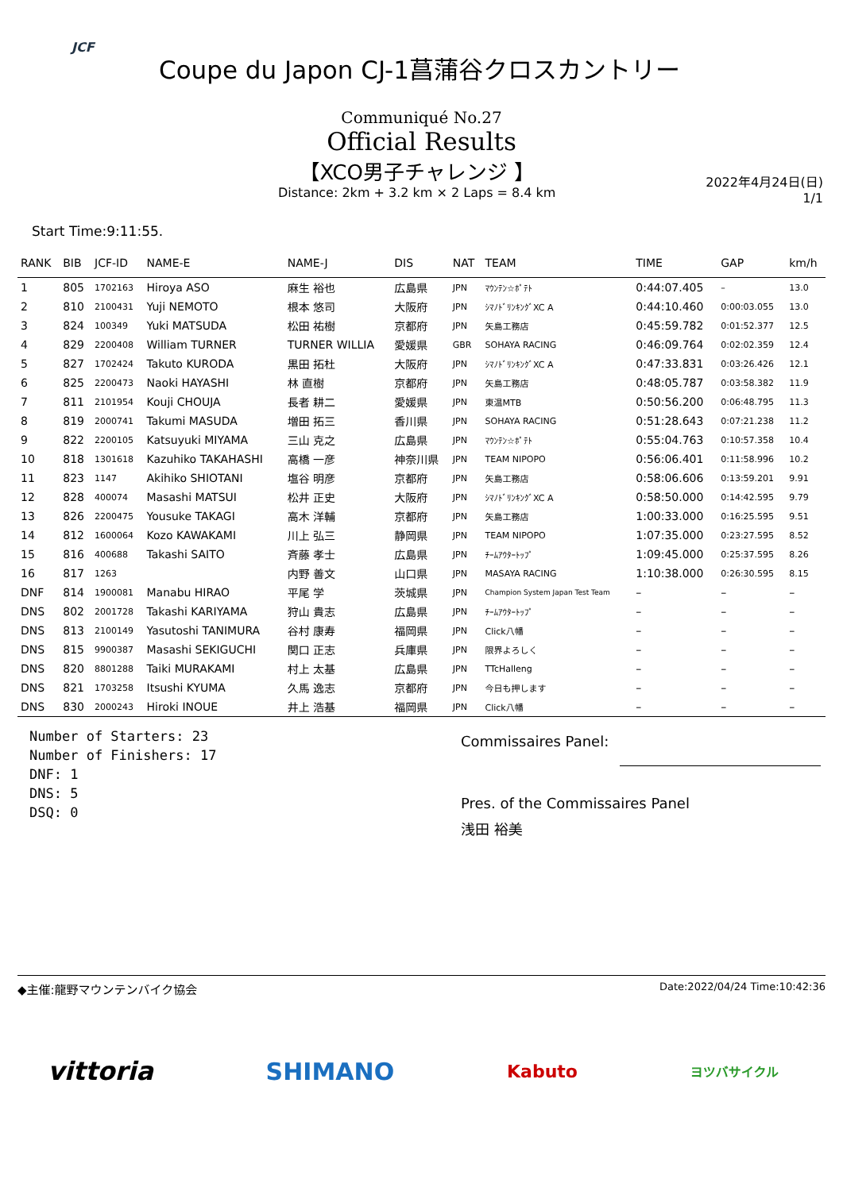JCF
Coupe du Japon CJ-1菖蒲谷クロスカントリー
Communiqué No.27
Official Results
【XCO男子チャレンジ 】
Distance: 2km + 3.2 km × 2 Laps = 8.4 km
2022年4月24日(日)
1/1
Start Time:9:11:55.
| RANK | BIB | JCF-ID | NAME-E | NAME-J | DIS | NAT | TEAM | TIME | GAP | km/h |
| --- | --- | --- | --- | --- | --- | --- | --- | --- | --- | --- |
| 1 | 805 | 1702163 | Hiroya ASO | 麻生 裕也 | 広島県 | JPN | ﾏｳﾝﾃﾝ☆ﾎﾟﾃﾄ | 0:44:07.405 | – | 13.0 |
| 2 | 810 | 2100431 | Yuji NEMOTO | 根本 悠司 | 大阪府 | JPN | ｼﾏﾉﾄﾞﾘﾝｷﾝｸﾞXC A | 0:44:10.460 | 0:00:03.055 | 13.0 |
| 3 | 824 | 100349 | Yuki MATSUDA | 松田 祐樹 | 京都府 | JPN | 矢島工務店 | 0:45:59.782 | 0:01:52.377 | 12.5 |
| 4 | 829 | 2200408 | William TURNER | TURNER WILLIA | 愛媛県 | GBR | SOHAYA RACING | 0:46:09.764 | 0:02:02.359 | 12.4 |
| 5 | 827 | 1702424 | Takuto KURODA | 黒田 拓杜 | 大阪府 | JPN | ｼﾏﾉﾄﾞﾘﾝｷﾝｸﾞXC A | 0:47:33.831 | 0:03:26.426 | 12.1 |
| 6 | 825 | 2200473 | Naoki HAYASHI | 林 直樹 | 京都府 | JPN | 矢島工務店 | 0:48:05.787 | 0:03:58.382 | 11.9 |
| 7 | 811 | 2101954 | Kouji CHOUJA | 長者 耕二 | 愛媛県 | JPN | 東温MTB | 0:50:56.200 | 0:06:48.795 | 11.3 |
| 8 | 819 | 2000741 | Takumi MASUDA | 増田 拓三 | 香川県 | JPN | SOHAYA RACING | 0:51:28.643 | 0:07:21.238 | 11.2 |
| 9 | 822 | 2200105 | Katsuyuki MIYAMA | 三山 克之 | 広島県 | JPN | ﾏｳﾝﾃﾝ☆ﾎﾟﾃﾄ | 0:55:04.763 | 0:10:57.358 | 10.4 |
| 10 | 818 | 1301618 | Kazuhiko TAKAHASHI | 高橋 一彦 | 神奈川県 | JPN | TEAM NIPOPO | 0:56:06.401 | 0:11:58.996 | 10.2 |
| 11 | 823 | 1147 | Akihiko SHIOTANI | 塩谷 明彦 | 京都府 | JPN | 矢島工務店 | 0:58:06.606 | 0:13:59.201 | 9.91 |
| 12 | 828 | 400074 | Masashi MATSUI | 松井 正史 | 大阪府 | JPN | ｼﾏﾉﾄﾞﾘﾝｷﾝｸﾞXC A | 0:58:50.000 | 0:14:42.595 | 9.79 |
| 13 | 826 | 2200475 | Yousuke TAKAGI | 高木 洋輔 | 京都府 | JPN | 矢島工務店 | 1:00:33.000 | 0:16:25.595 | 9.51 |
| 14 | 812 | 1600064 | Kozo KAWAKAMI | 川上 弘三 | 静岡県 | JPN | TEAM NIPOPO | 1:07:35.000 | 0:23:27.595 | 8.52 |
| 15 | 816 | 400688 | Takashi SAITO | 斉藤 孝士 | 広島県 | JPN | ﾁｰﾑｱｳﾀｰﾄｯﾌﾟ | 1:09:45.000 | 0:25:37.595 | 8.26 |
| 16 | 817 | 1263 | | 内野 善文 | 山口県 | JPN | MASAYA RACING | 1:10:38.000 | 0:26:30.595 | 8.15 |
| DNF | 814 | 1900081 | Manabu HIRAO | 平尾 学 | 茨城県 | JPN | Champion System Japan Test Team | – | – | – |
| DNS | 802 | 2001728 | Takashi KARIYAMA | 狩山 貴志 | 広島県 | JPN | ﾁｰﾑｱｳﾀｰﾄｯﾌﾟ | – | – | – |
| DNS | 813 | 2100149 | Yasutoshi TANIMURA | 谷村 康寿 | 福岡県 | JPN | Click八幡 | – | – | – |
| DNS | 815 | 9900387 | Masashi SEKIGUCHI | 関口 正志 | 兵庫県 | JPN | 限界よろしく | – | – | – |
| DNS | 820 | 8801288 | Taiki MURAKAMI | 村上 太基 | 広島県 | JPN | TTcHalleng | – | – | – |
| DNS | 821 | 1703258 | Itsushi KYUMA | 久馬 逸志 | 京都府 | JPN | 今日も押します | – | – | – |
| DNS | 830 | 2000243 | Hiroki INOUE | 井上 浩基 | 福岡県 | JPN | Click八幡 | – | – | – |
Number of Starters: 23
Number of Finishers: 17
DNF: 1
DNS: 5
DSQ: 0
Commissaires Panel:
Pres. of the Commissaires Panel
浅田 裕美
◆主催:龍野マウンテンバイク協会 Date:2022/04/24 Time:10:42:36
vittoria SHIMANO Kabuto ヨツバサイクル